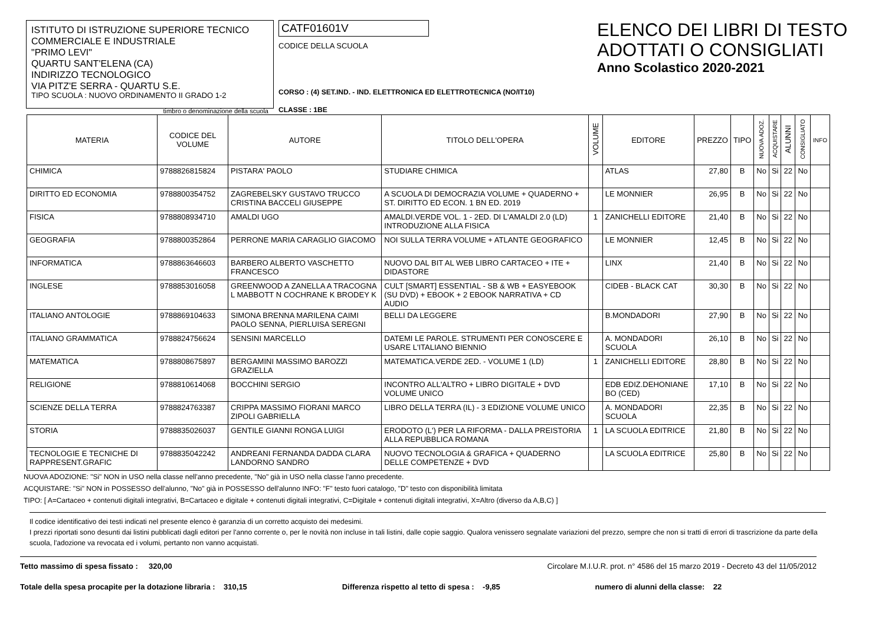ISTITUTO DI ISTRUZIONE SUPERIORE TECNICO COMMERCIALE E INDUSTRIALE
"PRIMO LEVI"
QUARTU SANT'ELENA (CA)
INDIRIZZO TECNOLOGICO
VIA PITZ'E SERRA - QUARTU S.E.
TIPO SCUOLA : NUOVO ORDINAMENTO II GRADO 1-2
timbro o denominazione della scuola
CATF01601V
CODICE DELLA SCUOLA
CORSO : (4) SET.IND. - IND. ELETTRONICA ED ELETTROTECNICA (NO/IT10)
CLASSE : 1BE
ELENCO DEI LIBRI DI TESTO
ADOTTATI O CONSIGLIATI
Anno Scolastico 2020-2021
| MATERIA | CODICE DEL VOLUME | AUTORE | TITOLO DELL'OPERA | VOLUME | EDITORE | PREZZO | TIPO | NUOVA ADOZ. | ACQUISTARE | ALUNNI | CONSIGLIATO | INFO |
| --- | --- | --- | --- | --- | --- | --- | --- | --- | --- | --- | --- | --- |
| CHIMICA | 9788826815824 | PISTARA' PAOLO | STUDIARE CHIMICA | | ATLAS | 27,80 | B | No | Si | 22 | No | |
| DIRITTO ED ECONOMIA | 9788800354752 | ZAGREBELSKY GUSTAVO TRUCCO CRISTINA BACCELI GIUSEPPE | A SCUOLA DI DEMOCRAZIA VOLUME + QUADERNO + ST. DIRITTO ED ECON. 1 BN ED. 2019 | | LE MONNIER | 26,95 | B | No | Si | 22 | No | |
| FISICA | 9788808934710 | AMALDI UGO | AMALDI.VERDE VOL. 1 - 2ED. DI L'AMALDI 2.0 (LD) INTRODUZIONE ALLA FISICA | 1 | ZANICHELLI EDITORE | 21,40 | B | No | Si | 22 | No | |
| GEOGRAFIA | 9788800352864 | PERRONE MARIA CARAGLIO GIACOMO | NOI SULLA TERRA VOLUME + ATLANTE GEOGRAFICO | | LE MONNIER | 12,45 | B | No | Si | 22 | No | |
| INFORMATICA | 9788863646603 | BARBERO ALBERTO VASCHETTO FRANCESCO | NUOVO DAL BIT AL WEB LIBRO CARTACEO + ITE + DIDASTORE | | LINX | 21,40 | B | No | Si | 22 | No | |
| INGLESE | 9788853016058 | GREENWOOD A ZANELLA A TRACOGNA L MABBOTT N COCHRANE K BRODEY K | CULT [SMART] ESSENTIAL - SB & WB + EASYEBOOK (SU DVD) + EBOOK + 2 EBOOK NARRATIVA + CD AUDIO | | CIDEB - BLACK CAT | 30,30 | B | No | Si | 22 | No | |
| ITALIANO ANTOLOGIE | 9788869104633 | SIMONA BRENNA MARILENA CAIMI PAOLO SENNA, PIERLUISA SEREGNI | BELLI DA LEGGERE | | B.MONDADORI | 27,90 | B | No | Si | 22 | No | |
| ITALIANO GRAMMATICA | 9788824756624 | SENSINI MARCELLO | DATEMI LE PAROLE. STRUMENTI PER CONOSCERE E USARE L'ITALIANO BIENNIO | | A. MONDADORI SCUOLA | 26,10 | B | No | Si | 22 | No | |
| MATEMATICA | 9788808675897 | BERGAMINI MASSIMO BAROZZI GRAZIELLA | MATEMATICA.VERDE 2ED. - VOLUME 1 (LD) | 1 | ZANICHELLI EDITORE | 28,80 | B | No | Si | 22 | No | |
| RELIGIONE | 9788810614068 | BOCCHINI SERGIO | INCONTRO ALL'ALTRO + LIBRO DIGITALE + DVD VOLUME UNICO | | EDB EDIZ.DEHONIANE BO (CED) | 17,10 | B | No | Si | 22 | No | |
| SCIENZE DELLA TERRA | 9788824763387 | CRIPPA MASSIMO FIORANI MARCO ZIPOLI GABRIELLA | LIBRO DELLA TERRA (IL) - 3 EDIZIONE VOLUME UNICO | | A. MONDADORI SCUOLA | 22,35 | B | No | Si | 22 | No | |
| STORIA | 9788835026037 | GENTILE GIANNI RONGA LUIGI | ERODOTO (L') PER LA RIFORMA - DALLA PREISTORIA ALLA REPUBBLICA ROMANA | 1 | LA SCUOLA EDITRICE | 21,80 | B | No | Si | 22 | No | |
| TECNOLOGIE E TECNICHE DI RAPPRESENT.GRAFIC | 9788835042242 | ANDREANI FERNANDA DADDA CLARA LANDORNO SANDRO | NUOVO TECNOLOGIA & GRAFICA + QUADERNO DELLE COMPETENZE + DVD | | LA SCUOLA EDITRICE | 25,80 | B | No | Si | 22 | No | |
NUOVA ADOZIONE: "Si" NON in USO nella classe nell'anno precedente, "No" già in USO nella classe l'anno precedente.
ACQUISTARE: "Si" NON in POSSESSO dell'alunno, "No" già in POSSESSO dell'alunno INFO: "F" testo fuori catalogo, "D" testo con disponibilità limitata
TIPO: [ A=Cartaceo + contenuti digitali integrativi, B=Cartaceo e digitale + contenuti digitali integrativi, C=Digitale + contenuti digitali integrativi, X=Altro (diverso da A,B,C) ]
Il codice identificativo dei testi indicati nel presente elenco è garanzia di un corretto acquisto dei medesimi.
I prezzi riportati sono desunti dai listini pubblicati dagli editori per l'anno corrente o, per le novità non incluse in tali listini, dalle copie saggio. Qualora venissero segnalate variazioni del prezzo, sempre che non si tratti di errori di trascrizione da parte della scuola, l'adozione va revocata ed i volumi, pertanto non vanno acquistati.
Tetto massimo di spesa fissato : 320,00 Circolare M.I.U.R. prot. n° 4586 del 15 marzo 2019 - Decreto 43 del 11/05/2012
Totale della spesa procapite per la dotazione libraria : 310,15 Differenza rispetto al tetto di spesa : -9,85 numero di alunni della classe: 22